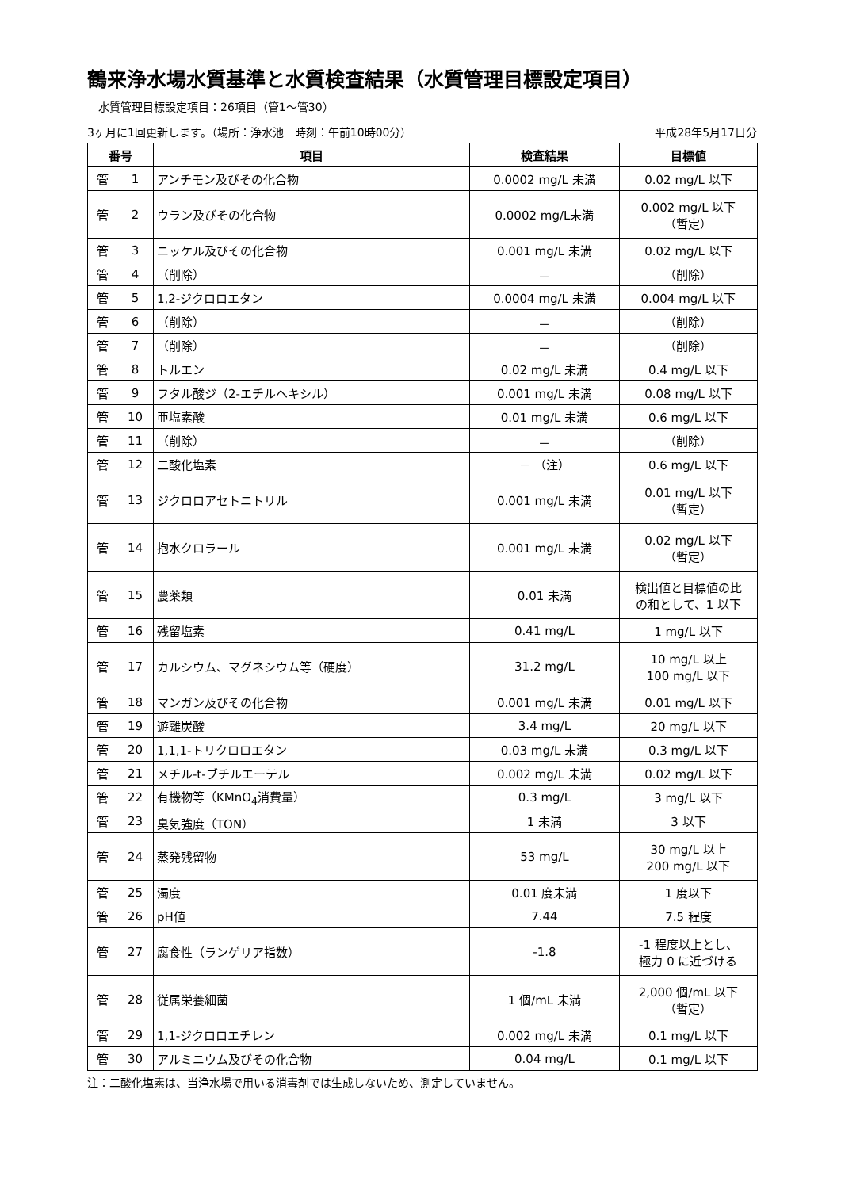鶴来浄水場水質基準と水質検査結果（水質管理目標設定項目）
水質管理目標設定項目：26項目（管1～管30）
3ヶ月に1回更新します。（場所：浄水池　時刻：午前10時00分） 平成28年5月17日分
| 番号 | | 項目 | 検査結果 | 目標値 |
| --- | --- | --- | --- | --- |
| 管 | 1 | アンチモン及びその化合物 | 0.0002 mg/L 未満 | 0.02 mg/L 以下 |
| 管 | 2 | ウラン及びその化合物 | 0.0002 mg/L未満 | 0.002 mg/L 以下 （暫定） |
| 管 | 3 | ニッケル及びその化合物 | 0.001 mg/L 未満 | 0.02 mg/L 以下 |
| 管 | 4 | （削除） | － | （削除） |
| 管 | 5 | 1,2-ジクロロエタン | 0.0004 mg/L 未満 | 0.004 mg/L 以下 |
| 管 | 6 | （削除） | － | （削除） |
| 管 | 7 | （削除） | － | （削除） |
| 管 | 8 | トルエン | 0.02 mg/L 未満 | 0.4 mg/L 以下 |
| 管 | 9 | フタル酸ジ（2-エチルヘキシル） | 0.001 mg/L 未満 | 0.08 mg/L 以下 |
| 管 | 10 | 亜塩素酸 | 0.01 mg/L 未満 | 0.6 mg/L 以下 |
| 管 | 11 | （削除） | － | （削除） |
| 管 | 12 | 二酸化塩素 | － （注） | 0.6 mg/L 以下 |
| 管 | 13 | ジクロロアセトニトリル | 0.001 mg/L 未満 | 0.01 mg/L 以下 （暫定） |
| 管 | 14 | 抱水クロラール | 0.001 mg/L 未満 | 0.02 mg/L 以下 （暫定） |
| 管 | 15 | 農薬類 | 0.01 未満 | 検出値と目標値の比 の和として、1 以下 |
| 管 | 16 | 残留塩素 | 0.41 mg/L | 1 mg/L 以下 |
| 管 | 17 | カルシウム、マグネシウム等（硬度） | 31.2 mg/L | 10 mg/L 以上 100 mg/L 以下 |
| 管 | 18 | マンガン及びその化合物 | 0.001 mg/L 未満 | 0.01 mg/L 以下 |
| 管 | 19 | 遊離炭酸 | 3.4 mg/L | 20 mg/L 以下 |
| 管 | 20 | 1,1,1-トリクロロエタン | 0.03 mg/L 未満 | 0.3 mg/L 以下 |
| 管 | 21 | メチル-t-ブチルエーテル | 0.002 mg/L 未満 | 0.02 mg/L 以下 |
| 管 | 22 | 有機物等（KMnO<sub>4</sub>消費量） | 0.3 mg/L | 3 mg/L 以下 |
| 管 | 23 | 臭気強度（TON） | 1 未満 | 3 以下 |
| 管 | 24 | 蒸発残留物 | 53 mg/L | 30 mg/L 以上 200 mg/L 以下 |
| 管 | 25 | 濁度 | 0.01 度未満 | 1 度以下 |
| 管 | 26 | pH値 | 7.44 | 7.5 程度 |
| 管 | 27 | 腐食性（ランゲリア指数） | -1.8 | -1 程度以上とし、 極力 0 に近づける |
| 管 | 28 | 従属栄養細菌 | 1 個/mL 未満 | 2,000 個/mL 以下 （暫定） |
| 管 | 29 | 1,1-ジクロロエチレン | 0.002 mg/L 未満 | 0.1 mg/L 以下 |
| 管 | 30 | アルミニウム及びその化合物 | 0.04 mg/L | 0.1 mg/L 以下 |
注：二酸化塩素は、当浄水場で用いる消毒剤では生成しないため、測定していません。